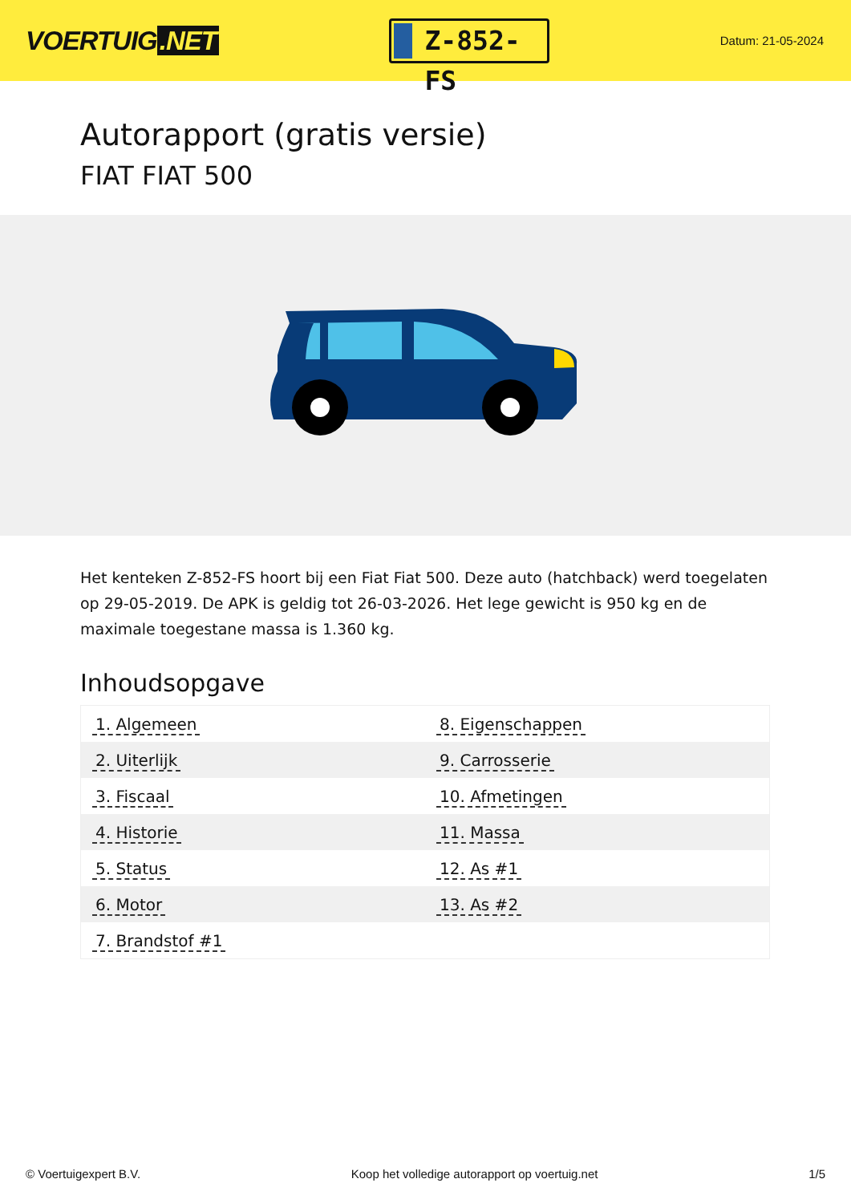VOERTUIG.NET
Z-852-FS
Datum: 21-05-2024
Autorapport (gratis versie)
FIAT FIAT 500
Het kenteken Z-852-FS hoort bij een Fiat Fiat 500. Deze auto (hatchback) werd toegelaten op 29-05-2019. De APK is geldig tot 26-03-2026. Het lege gewicht is 950 kg en de maximale toegestane massa is 1.360 kg.
Inhoudsopgave
| 1. Algemeen | 8. Eigenschappen |
| 2. Uiterlijk | 9. Carrosserie |
| 3. Fiscaal | 10. Afmetingen |
| 4. Historie | 11. Massa |
| 5. Status | 12. As #1 |
| 6. Motor | 13. As #2 |
| 7. Brandstof #1 | |
© Voertuigexpert B.V. Koop het volledige autorapport op voertuig.net 1/5